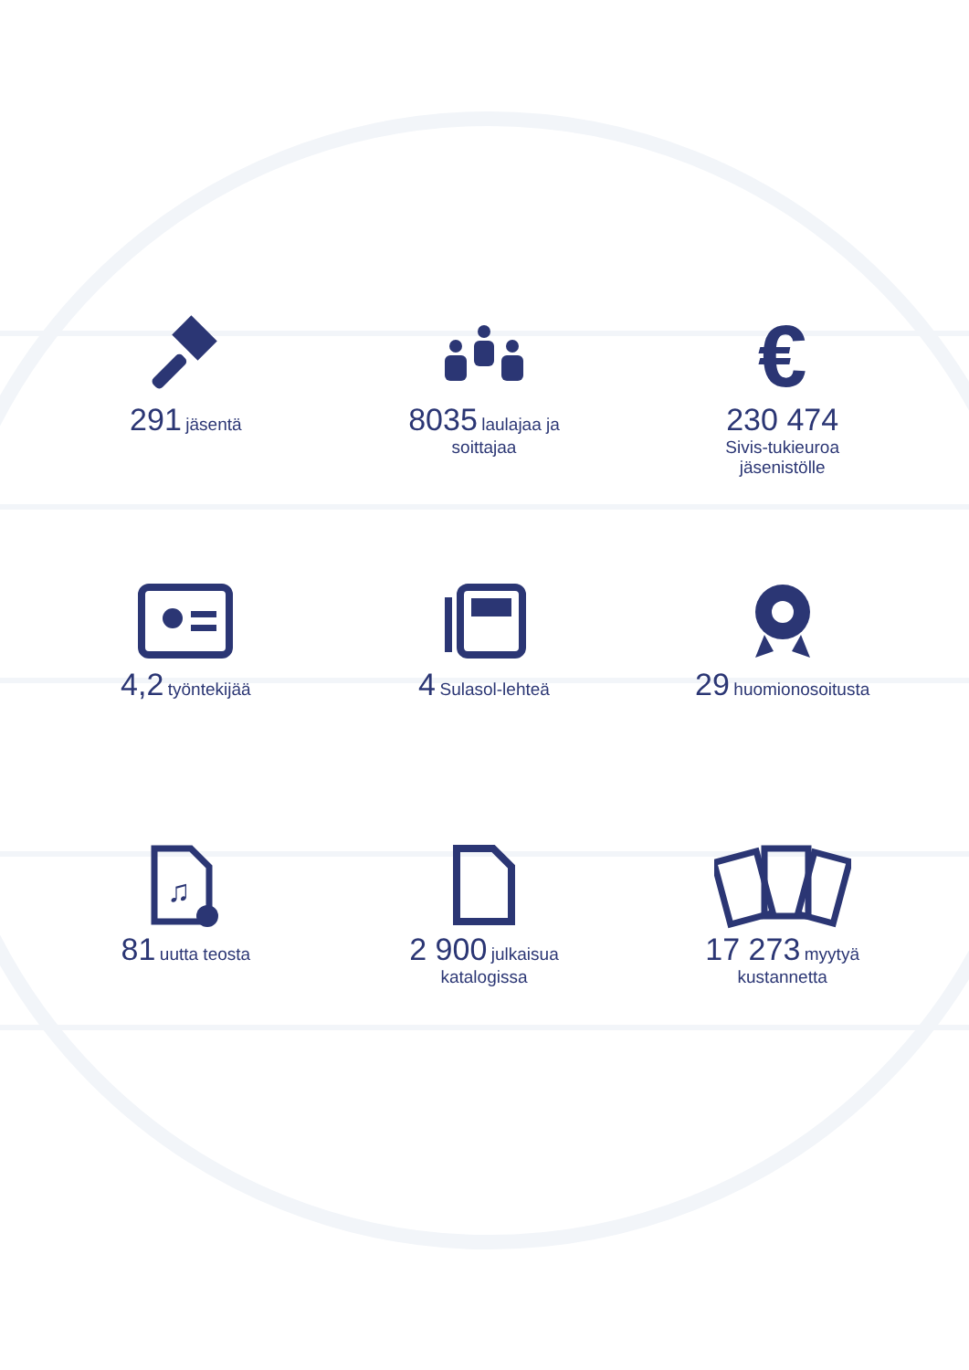291 jäsentä
8035 laulajaa ja
soittajaa
€
230 474
Sivis-tukieuroa
jäsenistölle
4,2 työntekijää
4 Sulasol-lehteä
29 huomionosoitusta
♫
81 uutta teosta
2 900 julkaisua
katalogissa
17 273 myytyä
kustannetta